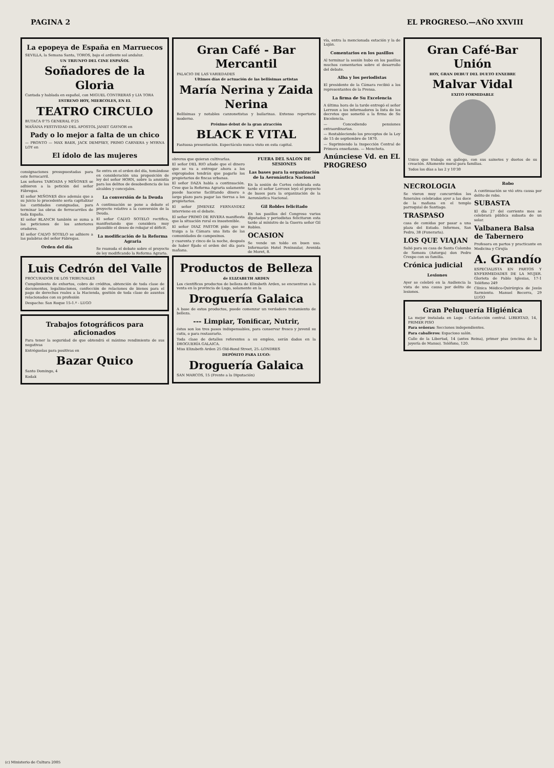PAGINA 2 EL PROGRESO.—AÑO XXVIII
La epopeya de España en Marruecos
SEVILLA, la Semana Santa, TOROS, bajo el ardiente sol andaluz.
UN TRIUNFO DEL CINE ESPAÑOL
Soñadores de la Gloria
Cantada y hablada en español, con MIGUEL CONTRERAS y LIA TORA
ESTRENO HOY, MIERCOLES, EN EL
TEATRO CIRCULO
BUTACA 0'75 GENERAL 0'25
MAÑANA FESTIVIDAD DEL APOSTOL JANET GAYNOR en
Pady o lo mejor a falta de un chico
— PRONTO — MAX BAER, JACK DEMPSEY, PRIMO CARNERA y MYRNA LOY en
El ídolo de las mujeres
consignaciones presupuestadas para este ferrocarril.
Los señores TABOADA y MIÑONES se adhieren a la petición del señor Fábregas.
El señor MIÑONES dice además que a su juicio lo procedente sería capitalizar las cantidades consignadas, para terminar las obras de ferrocarriles de toda España.
El señor BLANCH también se suma a las peticiones de los anteriores oradores.
El señor CALVO SOTELO se adhiere a las palabras del señor Fábregas.
Orden del día
Se entra en el orden del día, tomándose en consideración una proposición de ley del señor HORN, sobre la amnistía para los delitos de desobediencia de los alcaldes y concejales.
La conversión de la Deuda
A continuación se pone a debate el proyecto relativo a la conversión de la Deuda.
El señor CALVO SOTELO rectifica, manifestando que considera muy plausible el deseo de rebajar el déficit.
La modificación de la Reforma Agraria
Se reanuda el debate sobre el proyecto de ley modificando la Reforma Agraria.
Luis Cedrón del Valle
PROCURADOR DE LOS TRIBUNALES
Cumplimiento de exhortos, cobro de créditos, obtención de toda clase de documentos, legalizaciones, confección de relaciones de bienes para el pago de derechos reales a la Hacienda, gestión de toda clase de asuntos relacionados con su profesión
Despacho: San Roque 15-1.º - LUGO
Trabajos fotográficos para aficionados
Para tener la seguridad de que obtendrá el máximo rendimiento de sus negativas
Entréguelas para positivas en
Bazar Quico
Santo Domingo, 4
Kodak
Gran Café - Bar Mercantil
PALACIO DE LAS VARIEDADES
Ultimos días de actuación de las bellísimas artistas
María Nerina y Zaida Nerina
Bellísimas y notables canzonetistas y bailarinas. Extenso repertorio moderno.
Próximo debut de la gran atracción
BLACK E VITAL
Fastuosa presentación. Espectáculo nunca visto en esta capital.
obreros que quieran cultivarlas.
El señor DEL RIO añade que el dinero que se va a entregar ahora a los expropiados tendrán que pagarlo los propietarios de fincas urbanas.
El señor DAZA habla a continuación. Cree que la Reforma Agraria solamente puede hacerse facilitando dinero a largo plazo para pagar las tierras a los propietarios.
El señor JIMENEZ FERNANDEZ interviene en el debate.
El señor PRIMO DE RIVERA manifiesta que la situación rural es insostenible.
El señor DIAZ PASTOR pide que se traiga a la Cámara una lista de las comunidades de campesinos.
y cuarenta y cinco de la noche, después de haber fijado el orden del día para mañana.
FUERA DEL SALON DE SESIONES
Las bases para la organización de la Aeronáutica Nacional
En la sesión de Cortes celebrada esta tarde el señor Lerroux leyó el proyecto de bases para la organización de la Aeronáutica Nacional.
Gil Robles felicitado
En los pasillos del Congreso varios diputados y periodistas felicitaron esta tarde al ministro de la Guerra señor Gil Robles.
OCASION
Se vende un toldo en buen uso. Informarán Hotel Peninsular, Avenida de Moret, 8.
Productos de Belleza
de ELIZABETH ARDEN
Los científicos productos de belleza de Elizabeth Arden, se encuentran a la venta en la provincia de Lugo, solamente en la
Droguería Galaica
A base de estos productos, puede comenzar un verdadero tratamiento de belleza.
--- Limpiar, Tonificar, Nutrir,
éstos son los tres pasos indispensables, para conservar fresco y juvenil su cutis, o para restaurarlo.
Toda clase de detalles referentes a su empleo, serán dados en la DROGUERÍA GALAICA.
Miss Elizabeth Arden 25 Old-Bond Street, 25.-LONDRES
DEPÓSITO PARA LUGO:
Droguería Galaica
SAN MARCOS, 15 (Frente a la Diputación)
vía, entra la mencionada estación y la de Luján.
Comentarios en los pasillos
Al terminar la sesión hubo en los pasillos muchos comentarios sobre el desarrollo del debate.
Alba y los periodistas
El presidente de la Cámara recibió a los representantes de la Prensa.
La firma de Su Excelencia
A última hora de la tarde entregó el señor Lerroux a los informadores la lista de los decretos que sometió a la firma de Su Excelencia.
— Concediendo pensiones extraordinarias.
— Restableciendo los preceptos de la Ley de 15 de septiembre de 1870.
— Suprimiendo la Inspección Central de Primera enseñanza. — Mencheta.
Anúnciese Vd. en EL PROGRESO
Gran Café-Bar Unión
HOY, GRAN DEBUT DEL DUETO ENXEBRE
Malvar Vidal
EXITO FORMIDABLE
Unico que trabaja en gallego, con sus sainetes y duetos de su creación. Altamente moral para familias.
Todos los días a las 2 y 10'30
NECROLOGIA
Se vieron muy concurridos los funerales celebrados ayer a las doce de la mañana en el templo parroquial de Santiago.
TRASPASO
casa de comidas por pasar a una plaza del Estado. Informes, San Pedro, 38 (Funeraria).
LOS QUE VIAJAN
Salió para su casa de Santa Colomba de Somoza (Astorga) don Pedro Crespo con su familia.
Crónica judicial
Lesiones
Ayer se celebró en la Audiencia la vista de una causa por delito de lesiones.
Robo
A continuación se vió otra causa por delito de robo.
SUBASTA
El día 27 del corriente mes se celebrará pública subasta de un solar.
Valbanera Balsa de Tabernero
Profesora en partos y practicante en Medicina y Cirujía
A. Grandío
ESPECIALISTA EN PARTOS Y ENFERMEDADES DE LA MUJER. Glorieta de Pablo Iglesias, 17-1 Teléfono 249
Clínica Médico-Quirúrgica de Jesús Sarmiento. Manuel Becerra, 29 LUGO
Gran Peluquería Higiénica
La mejor instalada en Lugo - Calefacción central. LIBERTAD, 14, PRIMER PISO
Para señoras: Secciones independientes.
Para caballeros: Espacioso salón.
Calle de la Libertad, 14 (antes Reina), primer piso (encima de la joyería de Manso). Teléfono, 120.
(c) Ministerio de Cultura 2005